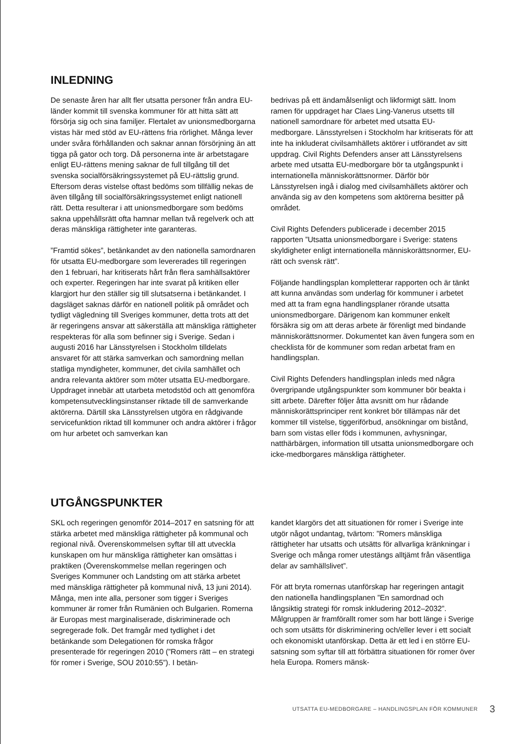INLEDNING
De senaste åren har allt fler utsatta personer från andra EU-länder kommit till svenska kommuner för att hitta sätt att försörja sig och sina familjer. Flertalet av unionsmedborgarna vistas här med stöd av EU-rättens fria rörlighet. Många lever under svåra förhållanden och saknar annan försörjning än att tigga på gator och torg. Då personerna inte är arbetstagare enligt EU-rättens mening saknar de full tillgång till det svenska socialförsäkringssystemet på EU-rättslig grund. Eftersom deras vistelse oftast bedöms som tillfällig nekas de även tillgång till socialförsäkringssystemet enligt nationell rätt. Detta resulterar i att unionsmedborgare som bedöms sakna uppehållsrätt ofta hamnar mellan två regelverk och att deras mänskliga rättigheter inte garanteras.
”Framtid sökes”, betänkandet av den nationella samordnaren för utsatta EU-medborgare som levererades till regeringen den 1 februari, har kritiserats hårt från flera samhällsaktörer och experter. Regeringen har inte svarat på kritiken eller klargjort hur den ställer sig till slutsatserna i betänkandet. I dagsläget saknas därför en nationell politik på området och tydligt vägledning till Sveriges kommuner, detta trots att det är regeringens ansvar att säkerställa att mänskliga rättigheter respekteras för alla som befinner sig i Sverige. Sedan i augusti 2016 har Länsstyrelsen i Stockholm tilldelats ansvaret för att stärka samverkan och samordning mellan statliga myndigheter, kommuner, det civila samhället och andra relevanta aktörer som möter utsatta EU-medborgare. Uppdraget innebär att utarbeta metodstöd och att genomföra kompetensutvecklingsinstanser riktade till de samverkande aktörerna. Därtill ska Länsstyrelsen utgöra en rådgivande servicefunktion riktad till kommuner och andra aktörer i frågor om hur arbetet och samverkan kan
bedrivas på ett ändamålsenligt och likformigt sätt. Inom ramen för uppdraget har Claes Ling-Vanerus utsetts till nationell samordnare för arbetet med utsatta EU-medborgare. Länsstyrelsen i Stockholm har kritiserats för att inte ha inkluderat civilsamhällets aktörer i utförandet av sitt uppdrag. Civil Rights Defenders anser att Länsstyrelsens arbete med utsatta EU-medborgare bör ta utgångspunkt i internationella människorättsnormer. Därför bör Länsstyrelsen ingå i dialog med civilsamhällets aktörer och använda sig av den kompetens som aktörerna besitter på området.
Civil Rights Defenders publicerade i december 2015 rapporten ”Utsatta unionsmedborgare i Sverige: statens skyldigheter enligt internationella människorättsnormer, EU-rätt och svensk rätt”.
Följande handlingsplan kompletterar rapporten och är tänkt att kunna användas som underlag för kommuner i arbetet med att ta fram egna handlingsplaner rörande utsatta unionsmedborgare. Därigenom kan kommuner enkelt försäkra sig om att deras arbete är förenligt med bindande människorättsnormer. Dokumentet kan även fungera som en checklista för de kommuner som redan arbetat fram en handlingsplan.
Civil Rights Defenders handlingsplan inleds med några övergripande utgångspunkter som kommuner bör beakta i sitt arbete. Därefter följer åtta avsnitt om hur rådande människorättsprinciper rent konkret bör tillämpas när det kommer till vistelse, tiggeriförbud, ansökningar om bistånd, barn som vistas eller föds i kommunen, avhysningar, natthärbärgen, information till utsatta unionsmedborgare och icke-medborgares mänskliga rättigheter.
UTGÅNGSPUNKTER
SKL och regeringen genomför 2014–2017 en satsning för att stärka arbetet med mänskliga rättigheter på kommunal och regional nivå. Överenskommelsen syftar till att utveckla kunskapen om hur mänskliga rättigheter kan omsättas i praktiken (Överenskommelse mellan regeringen och Sveriges Kommuner och Landsting om att stärka arbetet med mänskliga rättigheter på kommunal nivå, 13 juni 2014). Många, men inte alla, personer som tigger i Sveriges kommuner är romer från Rumänien och Bulgarien. Romerna är Europas mest marginaliserade, diskriminerade och segregerade folk. Det framgår med tydlighet i det betänkande som Delegationen för romska frågor presenterade för regeringen 2010 (”Romers rätt – en strategi för romer i Sverige, SOU 2010:55”). I betän-
kandet klargörs det att situationen för romer i Sverige inte utgör något undantag, tvärtom: ”Romers mänskliga rättigheter har utsatts och utsätts för allvarliga kränkningar i Sverige och många romer utestängs alltjämt från väsentliga delar av samhällslivet”.
För att bryta romernas utanförskap har regeringen antagit den nationella handlingsplanen ”En samordnad och långsiktig strategi för romsk inkludering 2012–2032”. Målgruppen är framförallt romer som har bott länge i Sverige och som utsätts för diskriminering och/eller lever i ett socialt och ekonomiskt utanförskap. Detta är ett led i en större EU-satsning som syftar till att förbättra situationen för romer över hela Europa. Romers mänsk-
UTSATTA EU-MEDBORGARE – HANDLINGSPLAN FÖR KOMMUNER 3